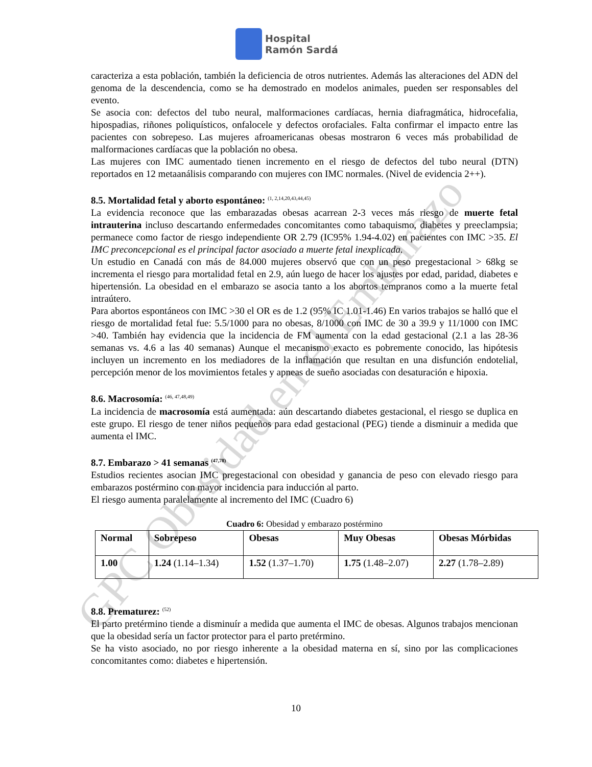GPC Obesidad en el Embarazo
Hospital
Ramón Sardá
caracteriza a esta población, también la deficiencia de otros nutrientes. Además las alteraciones del ADN del genoma de la descendencia, como se ha demostrado en modelos animales, pueden ser responsables del evento.
Se asocia con: defectos del tubo neural, malformaciones cardíacas, hernia diafragmática, hidrocefalia, hipospadias, riñones poliquísticos, onfalocele y defectos orofaciales. Falta confirmar el impacto entre las pacientes con sobrepeso. Las mujeres afroamericanas obesas mostraron 6 veces más probabilidad de malformaciones cardíacas que la población no obesa.
Las mujeres con IMC aumentado tienen incremento en el riesgo de defectos del tubo neural (DTN) reportados en 12 metaanálisis comparando con mujeres con IMC normales. (Nivel de evidencia 2++).
8.5. Mortalidad fetal y aborto espontáneo: <sup>(1, 2,14,20,43,44,45)</sup>
La evidencia reconoce que las embarazadas obesas acarrean 2-3 veces más riesgo de muerte fetal intrauterina incluso descartando enfermedades concomitantes como tabaquismo, diabetes y preeclampsia; permanece como factor de riesgo independiente OR 2.79 (IC95% 1.94-4.02) en pacientes con IMC >35. El IMC preconcepcional es el principal factor asociado a muerte fetal inexplicada.
Un estudio en Canadá con más de 84.000 mujeres observó que con un peso pregestacional > 68kg se incrementa el riesgo para mortalidad fetal en 2.9, aún luego de hacer los ajustes por edad, paridad, diabetes e hipertensión. La obesidad en el embarazo se asocia tanto a los abortos tempranos como a la muerte fetal intraútero.
Para abortos espontáneos con IMC >30 el OR es de 1.2 (95% IC 1.01-1.46) En varios trabajos se halló que el riesgo de mortalidad fetal fue: 5.5/1000 para no obesas, 8/1000 con IMC de 30 a 39.9 y 11/1000 con IMC >40. También hay evidencia que la incidencia de FM aumenta con la edad gestacional (2.1 a las 28-36 semanas vs. 4.6 a las 40 semanas) Aunque el mecanismo exacto es pobremente conocido, las hipótesis incluyen un incremento en los mediadores de la inflamación que resultan en una disfunción endotelial, percepción menor de los movimientos fetales y apneas de sueño asociadas con desaturación e hipoxia.
8.6. Macrosomía: <sup>(46, 47,48,49)</sup>
La incidencia de macrosomía está aumentada: aún descartando diabetes gestacional, el riesgo se duplica en este grupo. El riesgo de tener niños pequeños para edad gestacional (PEG) tiende a disminuir a medida que aumenta el IMC.
8.7. Embarazo > 41 semanas <sup>(47,78)</sup>
Estudios recientes asocian IMC pregestacional con obesidad y ganancia de peso con elevado riesgo para embarazos postérmino con mayor incidencia para inducción al parto.
El riesgo aumenta paralelamente al incremento del IMC (Cuadro 6)
Cuadro 6: Obesidad y embarazo postérmino
| Normal | Sobrepeso | Obesas | Muy Obesas | Obesas Mórbidas |
| --- | --- | --- | --- | --- |
| 1.00 | 1.24 (1.14–1.34) | 1.52 (1.37–1.70) | 1.75 (1.48–2.07) | 2.27 (1.78–2.89) |
8.8. Prematurez: <sup>(52)</sup>
El parto pretérmino tiende a disminuír a medida que aumenta el IMC de obesas. Algunos trabajos mencionan que la obesidad sería un factor protector para el parto pretérmino.
Se ha visto asociado, no por riesgo inherente a la obesidad materna en sí, sino por las complicaciones concomitantes como: diabetes e hipertensión.
10